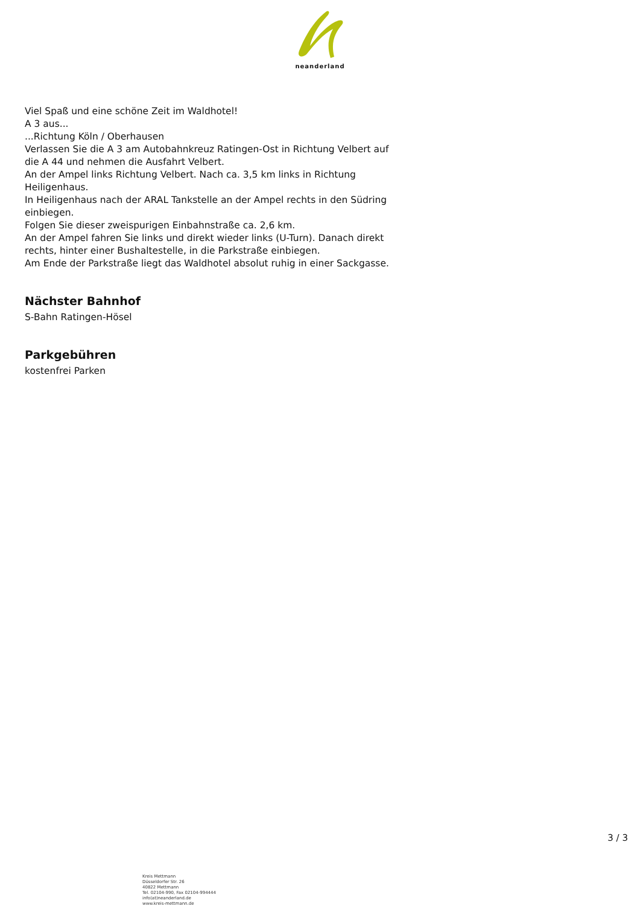neanderland
Viel Spaß und eine schöne Zeit im Waldhotel!
A 3 aus...
...Richtung Köln / Oberhausen
Verlassen Sie die A 3 am Autobahnkreuz Ratingen-Ost in Richtung Velbert auf die A 44 und nehmen die Ausfahrt Velbert.
An der Ampel links Richtung Velbert. Nach ca. 3,5 km links in Richtung Heiligenhaus.
In Heiligenhaus nach der ARAL Tankstelle an der Ampel rechts in den Südring einbiegen.
Folgen Sie dieser zweispurigen Einbahnstraße ca. 2,6 km.
An der Ampel fahren Sie links und direkt wieder links (U-Turn). Danach direkt rechts, hinter einer Bushaltestelle, in die Parkstraße einbiegen.
Am Ende der Parkstraße liegt das Waldhotel absolut ruhig in einer Sackgasse.
Nächster Bahnhof
S-Bahn Ratingen-Hösel
Parkgebühren
kostenfrei Parken
3 / 3
Kreis Mettmann
Düsseldorfer Str. 26
40822 Mettmann
Tel. 02104-990, Fax 02104-994444
info(at)neanderland.de
www.kreis-mettmann.de